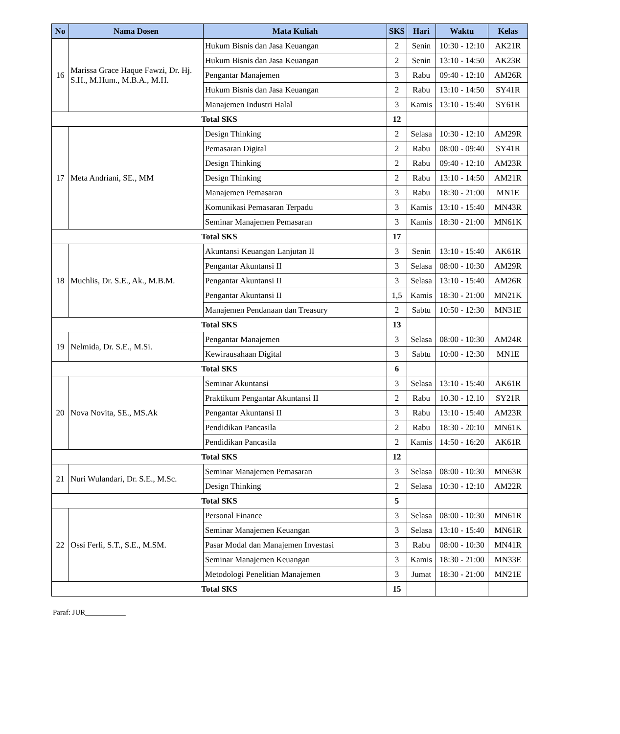| No | Nama Dosen | Mata Kuliah | SKS | Hari | Waktu | Kelas |
| --- | --- | --- | --- | --- | --- | --- |
| 16 | Marissa Grace Haque Fawzi, Dr. Hj. S.H., M.Hum., M.B.A., M.H. | Hukum Bisnis dan Jasa Keuangan | 2 | Senin | 10:30 - 12:10 | AK21R |
| | | Hukum Bisnis dan Jasa Keuangan | 2 | Senin | 13:10 - 14:50 | AK23R |
| | | Pengantar Manajemen | 3 | Rabu | 09:40 - 12:10 | AM26R |
| | | Hukum Bisnis dan Jasa Keuangan | 2 | Rabu | 13:10 - 14:50 | SY41R |
| | | Manajemen Industri Halal | 3 | Kamis | 13:10 - 15:40 | SY61R |
| Total SKS | | | 12 | | | |
| 17 | Meta Andriani, SE., MM | Design Thinking | 2 | Selasa | 10:30 - 12:10 | AM29R |
| | | Pemasaran Digital | 2 | Rabu | 08:00 - 09:40 | SY41R |
| | | Design Thinking | 2 | Rabu | 09:40 - 12:10 | AM23R |
| | | Design Thinking | 2 | Rabu | 13:10 - 14:50 | AM21R |
| | | Manajemen Pemasaran | 3 | Rabu | 18:30 - 21:00 | MN1E |
| | | Komunikasi Pemasaran Terpadu | 3 | Kamis | 13:10 - 15:40 | MN43R |
| | | Seminar Manajemen Pemasaran | 3 | Kamis | 18:30 - 21:00 | MN61K |
| Total SKS | | | 17 | | | |
| 18 | Muchlis, Dr. S.E., Ak., M.B.M. | Akuntansi Keuangan Lanjutan II | 3 | Senin | 13:10 - 15:40 | AK61R |
| | | Pengantar Akuntansi II | 3 | Selasa | 08:00 - 10:30 | AM29R |
| | | Pengantar Akuntansi II | 3 | Selasa | 13:10 - 15:40 | AM26R |
| | | Pengantar Akuntansi II | 1,5 | Kamis | 18:30 - 21:00 | MN21K |
| | | Manajemen Pendanaan dan Treasury | 2 | Sabtu | 10:50 - 12:30 | MN31E |
| Total SKS | | | 13 | | | |
| 19 | Nelmida, Dr. S.E., M.Si. | Pengantar Manajemen | 3 | Selasa | 08:00 - 10:30 | AM24R |
| | | Kewirausahaan Digital | 3 | Sabtu | 10:00 - 12:30 | MN1E |
| Total SKS | | | 6 | | | |
| 20 | Nova Novita, SE., MS.Ak | Seminar Akuntansi | 3 | Selasa | 13:10 - 15:40 | AK61R |
| | | Praktikum Pengantar Akuntansi II | 2 | Rabu | 10.30 - 12.10 | SY21R |
| | | Pengantar Akuntansi II | 3 | Rabu | 13:10 - 15:40 | AM23R |
| | | Pendidikan Pancasila | 2 | Rabu | 18:30 - 20:10 | MN61K |
| | | Pendidikan Pancasila | 2 | Kamis | 14:50 - 16:20 | AK61R |
| Total SKS | | | 12 | | | |
| 21 | Nuri Wulandari, Dr. S.E., M.Sc. | Seminar Manajemen Pemasaran | 3 | Selasa | 08:00 - 10:30 | MN63R |
| | | Design Thinking | 2 | Selasa | 10:30 - 12:10 | AM22R |
| Total SKS | | | 5 | | | |
| 22 | Ossi Ferli, S.T., S.E., M.SM. | Personal Finance | 3 | Selasa | 08:00 - 10:30 | MN61R |
| | | Seminar Manajemen Keuangan | 3 | Selasa | 13:10 - 15:40 | MN61R |
| | | Pasar Modal dan Manajemen Investasi | 3 | Rabu | 08:00 - 10:30 | MN41R |
| | | Seminar Manajemen Keuangan | 3 | Kamis | 18:30 - 21:00 | MN33E |
| | | Metodologi Penelitian Manajemen | 3 | Jumat | 18:30 - 21:00 | MN21E |
| Total SKS | | | 15 | | | |
Paraf: JUR___________